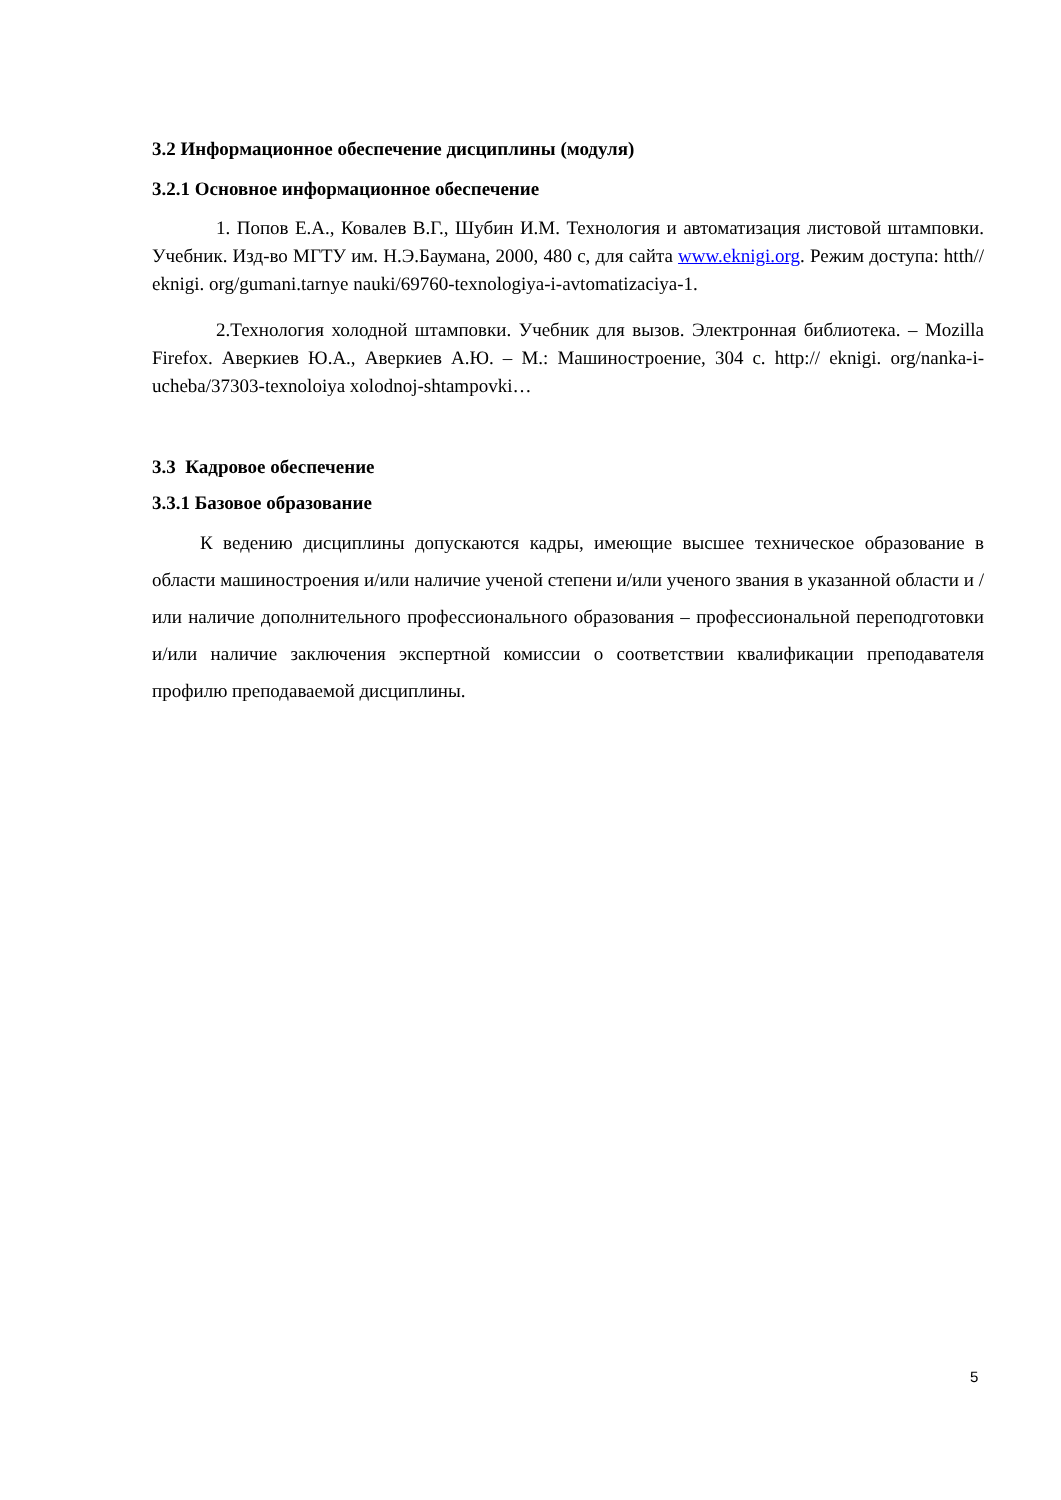3.2 Информационное обеспечение дисциплины (модуля)
3.2.1 Основное информационное обеспечение
1. Попов Е.А., Ковалев В.Г., Шубин И.М. Технология и автоматизация листовой штамповки. Учебник. Изд-во МГТУ им. Н.Э.Баумана, 2000, 480 с, для сайта www.eknigi.org. Режим доступа: htth// eknigi. org/gumani.tarnye nauki/69760-texnologiya-i-avtomatizaciya-1.
2.Технология холодной штамповки. Учебник для вызов. Электронная библиотека. – Mozilla Firefox. Аверкиев Ю.А., Аверкиев А.Ю. – М.: Машиностроение, 304 с. http:// eknigi. org/nanka-i-ucheba/37303-texnoloiya xolodnoj-shtampovki…
3.3 Кадровое обеспечение
3.3.1 Базовое образование
К ведению дисциплины допускаются кадры, имеющие высшее техническое образование в области машиностроения и/или наличие ученой степени и/или ученого звания в указанной области и /или наличие дополнительного профессионального образования – профессиональной переподготовки и/или наличие заключения экспертной комиссии о соответствии квалификации преподавателя профилю преподаваемой дисциплины.
5